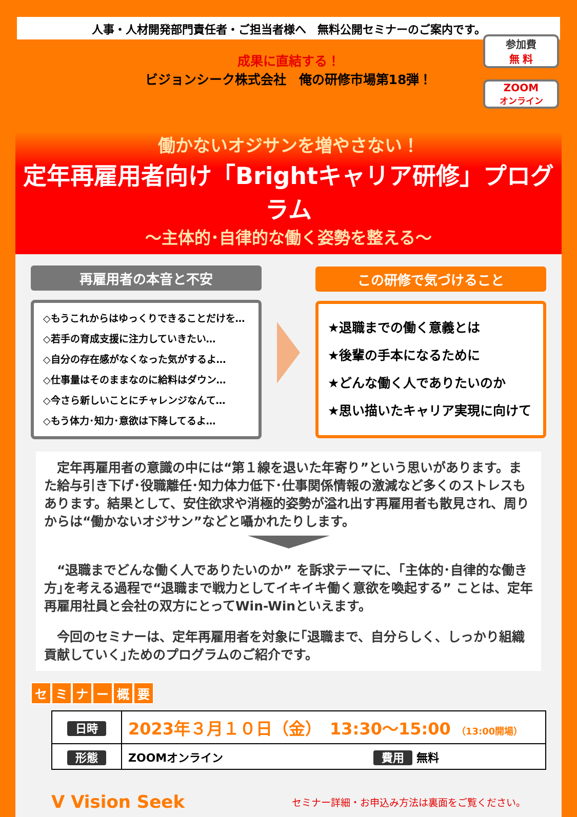人事・人材開発部門責任者・ご担当者様へ　無料公開セミナーのご案内です。
成果に直結する！
ビジョンシーク株式会社　俺の研修市場第18弾！
参加費
無 料
ZOOM
オンライン
働かないオジサンを増やさない！
定年再雇用者向け「Brightキャリア研修」プログラム
～主体的･自律的な働く姿勢を整える～
再雇用者の本音と不安
◇もうこれからはゆっくりできることだけを…
◇若手の育成支援に注力していきたい…
◇自分の存在感がなくなった気がするよ…
◇仕事量はそのままなのに給料はダウン…
◇今さら新しいことにチャレンジなんて…
◇もう体力･知力･意欲は下降してるよ…
この研修で気づけること
★退職までの働く意義とは
★後輩の手本になるために
★どんな働く人でありたいのか
★思い描いたキャリア実現に向けて
　定年再雇用者の意識の中には“第１線を退いた年寄り”という思いがあります。また給与引き下げ･役職離任･知力体力低下･仕事関係情報の激減など多くのストレスもあります。結果として、安住欲求や消極的姿勢が溢れ出す再雇用者も散見され、周りからは“働かないオジサン”などと囁かれたりします。
　“退職までどんな働く人でありたいのか” を訴求テーマに、｢主体的･自律的な働き方｣を考える過程で“退職まで戦力としてイキイキ働く意欲を喚起する” ことは、定年再雇用社員と会社の双方にとってWin-Winといえます。
　今回のセミナーは、定年再雇用者を対象に｢退職まで、自分らしく、しっかり組織貢献していく｣ためのプログラムのご紹介です。
セミナー概要
| 日時 | 2023年３月１０日（金） 13:30～15:00 （13:00開場） | |
| 形態 | ZOOMオンライン | 費用 無料 |
V Vision Seek
セミナー詳細・お申込み方法は裏面をご覧ください。